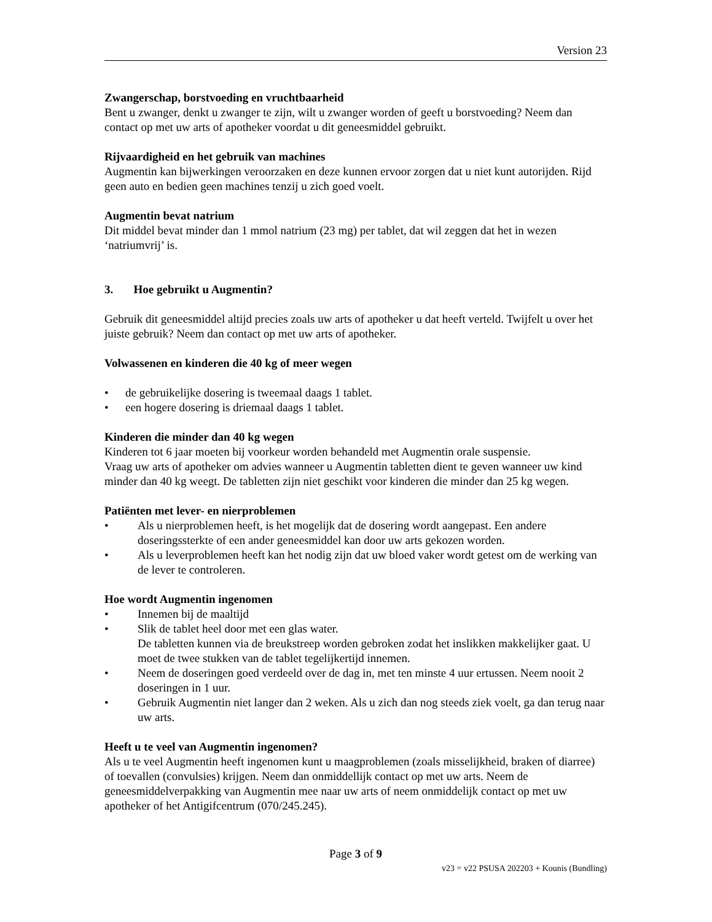Version 23
Zwangerschap, borstvoeding en vruchtbaarheid
Bent u zwanger, denkt u zwanger te zijn, wilt u zwanger worden of geeft u borstvoeding? Neem dan contact op met uw arts of apotheker voordat u dit geneesmiddel gebruikt.
Rijvaardigheid en het gebruik van machines
Augmentin kan bijwerkingen veroorzaken en deze kunnen ervoor zorgen dat u niet kunt autorijden. Rijd geen auto en bedien geen machines tenzij u zich goed voelt.
Augmentin bevat natrium
Dit middel bevat minder dan 1 mmol natrium (23 mg) per tablet, dat wil zeggen dat het in wezen ‘natriumvrij’ is.
3. Hoe gebruikt u Augmentin?
Gebruik dit geneesmiddel altijd precies zoals uw arts of apotheker u dat heeft verteld. Twijfelt u over het juiste gebruik? Neem dan contact op met uw arts of apotheker.
Volwassenen en kinderen die 40 kg of meer wegen
• de gebruikelijke dosering is tweemaal daags 1 tablet.
• een hogere dosering is driemaal daags 1 tablet.
Kinderen die minder dan 40 kg wegen
Kinderen tot 6 jaar moeten bij voorkeur worden behandeld met Augmentin orale suspensie.
Vraag uw arts of apotheker om advies wanneer u Augmentin tabletten dient te geven wanneer uw kind minder dan 40 kg weegt. De tabletten zijn niet geschikt voor kinderen die minder dan 25 kg wegen.
Patiënten met lever- en nierproblemen
• Als u nierproblemen heeft, is het mogelijk dat de dosering wordt aangepast. Een andere doseringssterkte of een ander geneesmiddel kan door uw arts gekozen worden.
• Als u leverproblemen heeft kan het nodig zijn dat uw bloed vaker wordt getest om de werking van de lever te controleren.
Hoe wordt Augmentin ingenomen
• Innemen bij de maaltijd
• Slik de tablet heel door met een glas water.
De tabletten kunnen via de breukstreep worden gebroken zodat het inslikken makkelijker gaat. U moet de twee stukken van de tablet tegelijkertijd innemen.
• Neem de doseringen goed verdeeld over de dag in, met ten minste 4 uur ertussen. Neem nooit 2 doseringen in 1 uur.
• Gebruik Augmentin niet langer dan 2 weken. Als u zich dan nog steeds ziek voelt, ga dan terug naar uw arts.
Heeft u te veel van Augmentin ingenomen?
Als u te veel Augmentin heeft ingenomen kunt u maagproblemen (zoals misselijkheid, braken of diarree) of toevallen (convulsies) krijgen. Neem dan onmiddellijk contact op met uw arts. Neem de geneesmiddelverpakking van Augmentin mee naar uw arts of neem onmiddelijk contact op met uw apotheker of het Antigifcentrum (070/245.245).
Page 3 of 9
v23 = v22 PSUSA 202203 + Kounis (Bundling)